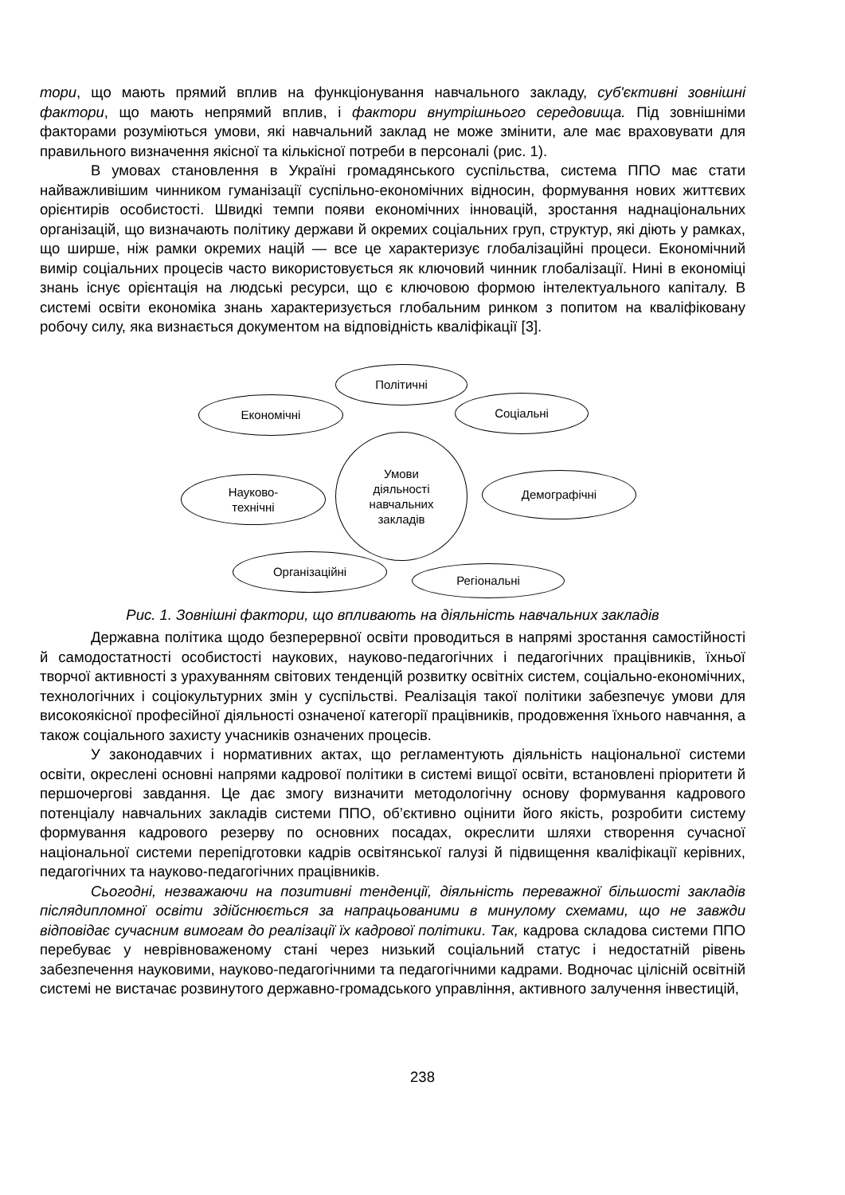тори, що мають прямий вплив на функціонування навчального закладу, суб'єктивні зовнішні фактори, що мають непрямий вплив, і фактори внутрішнього середовища. Під зовнішніми факторами розуміються умови, які навчальний заклад не може змінити, але має враховувати для правильного визначення якісної та кількісної потреби в персоналі (рис. 1).
В умовах становлення в Україні громадянського суспільства, система ППО має стати найважливішим чинником гуманізації суспільно-економічних відносин, формування нових життєвих орієнтирів особистості. Швидкі темпи появи економічних інновацій, зростання наднаціональних організацій, що визначають політику держави й окремих соціальних груп, структур, які діють у рамках, що ширше, ніж рамки окремих націй — все це характеризує глобалізаційні процеси. Економічний вимір соціальних процесів часто використовується як ключовий чинник глобалізації. Нині в економіці знань існує орієнтація на людські ресурси, що є ключовою формою інтелектуального капіталу. В системі освіти економіка знань характеризується глобальним ринком з попитом на кваліфіковану робочу силу, яка визнається документом на відповідність кваліфікації [3].
Політичні
Економічні Соціальні
Умови
діяльності
навчальних
закладів
Науково-
технічні
Демографічні
Організаційні
Регіональні
Рис. 1. Зовнішні фактори, що впливають на діяльність навчальних закладів
Державна політика щодо безперервної освіти проводиться в напрямі зростання самостійності й самодостатності особистості наукових, науково-педагогічних і педагогічних працівників, їхньої творчої активності з урахуванням світових тенденцій розвитку освітніх систем, соціально-економічних, технологічних і соціокультурних змін у суспільстві. Реалізація такої політики забезпечує умови для високоякісної професійної діяльності означеної категорії працівників, продовження їхнього навчання, а також соціального захисту учасників означених процесів.
У законодавчих і нормативних актах, що регламентують діяльність національної системи освіти, окреслені основні напрями кадрової політики в системі вищої освіти, встановлені пріоритети й першочергові завдання. Це дає змогу визначити методологічну основу формування кадрового потенціалу навчальних закладів системи ППО, об’єктивно оцінити його якість, розробити систему формування кадрового резерву по основних посадах, окреслити шляхи створення сучасної національної системи перепідготовки кадрів освітянської галузі й підвищення кваліфікації керівних, педагогічних та науково-педагогічних працівників.
Сьогодні, незважаючи на позитивні тенденції, діяльність переважної більшості закладів післядипломної освіти здійснюється за напрацьованими в минулому схемами, що не завжди відповідає сучасним вимогам до реалізації їх кадрової політики. Так, кадрова складова системи ППО перебуває у неврівноваженому стані через низький соціальний статус і недостатній рівень забезпечення науковими, науково-педагогічними та педагогічними кадрами. Водночас цілісній освітній системі не вистачає розвинутого державно-громадського управління, активного залучення інвестицій,
238